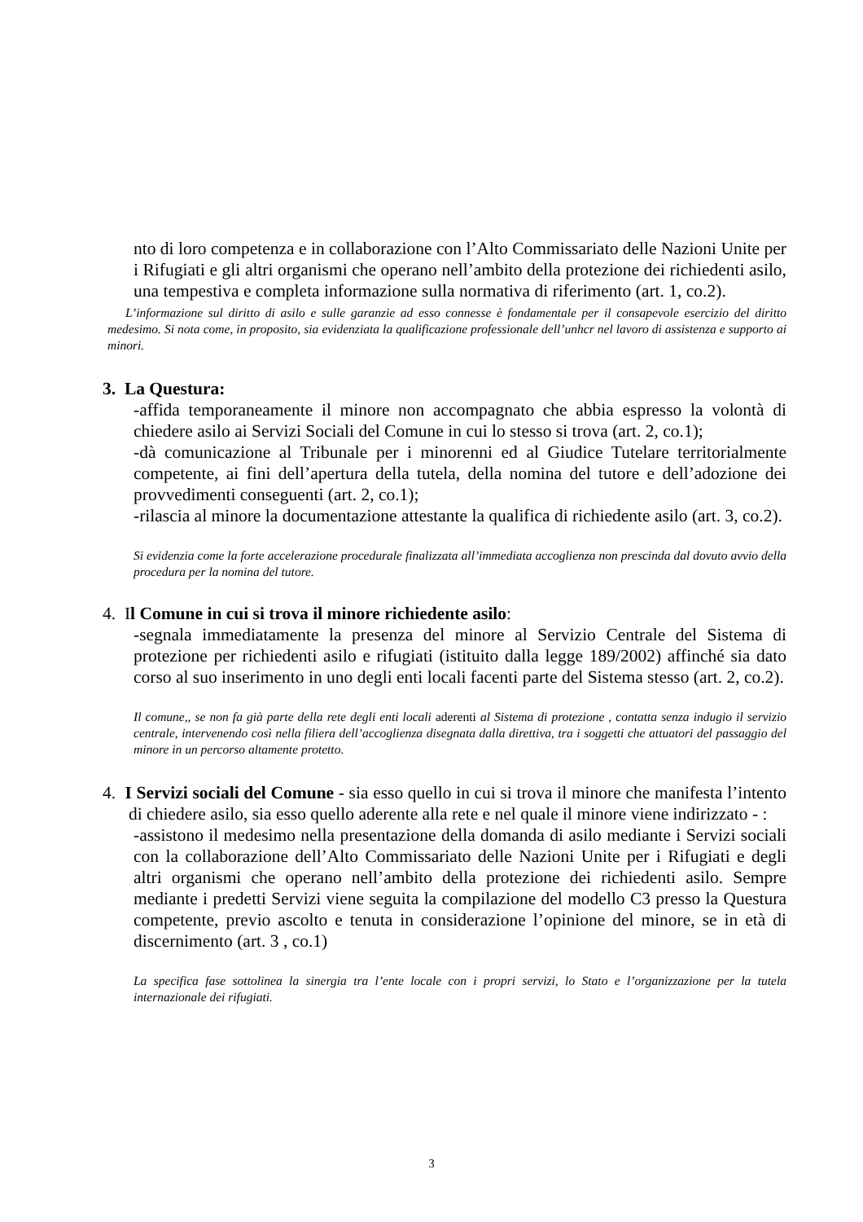nto di loro competenza e in collaborazione con l’Alto Commissariato delle Nazioni Unite per i Rifugiati e gli altri organismi che operano nell’ambito della protezione dei richiedenti asilo, una tempestiva e completa informazione sulla normativa di riferimento (art. 1, co.2).
L’informazione sul diritto di asilo e sulle garanzie ad esso connesse è fondamentale per il consapevole esercizio del diritto medesimo. Si nota come, in proposito, sia evidenziata la qualificazione professionale dell’unhcr nel lavoro di assistenza e supporto ai minori.
3. La Questura:
-affida temporaneamente il minore non accompagnato che abbia espresso la volontà di chiedere asilo ai Servizi Sociali del Comune in cui lo stesso si trova (art. 2, co.1);
-dà comunicazione al Tribunale per i minorenni ed al Giudice Tutelare territorialmente competente, ai fini dell’apertura della tutela, della nomina del tutore e dell’adozione dei provvedimenti conseguenti (art. 2, co.1);
-rilascia al minore la documentazione attestante la qualifica di richiedente asilo (art. 3, co.2).
Si evidenzia come la forte accelerazione procedurale finalizzata all’immediata accoglienza non prescinda dal dovuto avvio della procedura per la nomina del tutore.
4. Il Comune in cui si trova il minore richiedente asilo:
-segnala immediatamente la presenza del minore al Servizio Centrale del Sistema di protezione per richiedenti asilo e rifugiati (istituito dalla legge 189/2002) affinché sia dato corso al suo inserimento in uno degli enti locali facenti parte del Sistema stesso (art. 2, co.2).
Il comune,, se non fa già parte della rete degli enti locali aderenti al Sistema di protezione , contatta senza indugio il servizio centrale, intervenendo così nella filiera dell’accoglienza disegnata dalla direttiva, tra i soggetti che attuatori del passaggio del minore in un percorso altamente protetto.
4. I Servizi sociali del Comune - sia esso quello in cui si trova il minore che manifesta l’intento di chiedere asilo, sia esso quello aderente alla rete e nel quale il minore viene indirizzato - :
-assistono il medesimo nella presentazione della domanda di asilo mediante i Servizi sociali con la collaborazione dell’Alto Commissariato delle Nazioni Unite per i Rifugiati e degli altri organismi che operano nell’ambito della protezione dei richiedenti asilo. Sempre mediante i predetti Servizi viene seguita la compilazione del modello C3 presso la Questura competente, previo ascolto e tenuta in considerazione l’opinione del minore, se in età di discernimento (art. 3 , co.1)
La specifica fase sottolinea la sinergia tra l’ente locale con i propri servizi, lo Stato e l’organizzazione per la tutela internazionale dei rifugiati.
3